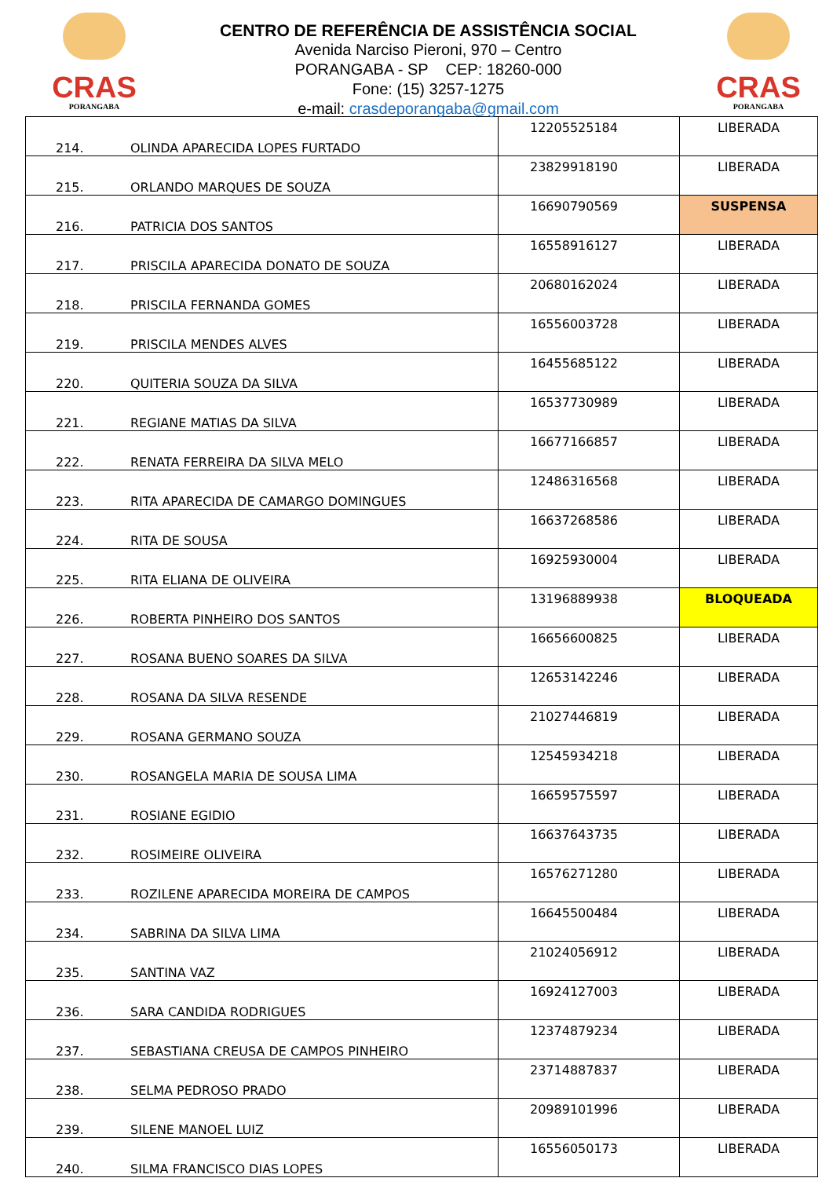CRAS
PORANGABA
CENTRO DE REFERÊNCIA DE ASSISTÊNCIA SOCIAL
Avenida Narciso Pieroni, 970 – Centro
PORANGABA - SP CEP: 18260-000
Fone: (15) 3257-1275
e-mail: crasdeporangaba@gmail.com
CRAS
PORANGABA
| 214. | OLINDA APARECIDA LOPES FURTADO | 12205525184 | LIBERADA |
| 215. | ORLANDO MARQUES DE SOUZA | 23829918190 | LIBERADA |
| 216. | PATRICIA DOS SANTOS | 16690790569 | SUSPENSA |
| 217. | PRISCILA APARECIDA DONATO DE SOUZA | 16558916127 | LIBERADA |
| 218. | PRISCILA FERNANDA GOMES | 20680162024 | LIBERADA |
| 219. | PRISCILA MENDES ALVES | 16556003728 | LIBERADA |
| 220. | QUITERIA SOUZA DA SILVA | 16455685122 | LIBERADA |
| 221. | REGIANE MATIAS DA SILVA | 16537730989 | LIBERADA |
| 222. | RENATA FERREIRA DA SILVA MELO | 16677166857 | LIBERADA |
| 223. | RITA APARECIDA DE CAMARGO DOMINGUES | 12486316568 | LIBERADA |
| 224. | RITA DE SOUSA | 16637268586 | LIBERADA |
| 225. | RITA ELIANA DE OLIVEIRA | 16925930004 | LIBERADA |
| 226. | ROBERTA PINHEIRO DOS SANTOS | 13196889938 | BLOQUEADA |
| 227. | ROSANA BUENO SOARES DA SILVA | 16656600825 | LIBERADA |
| 228. | ROSANA DA SILVA RESENDE | 12653142246 | LIBERADA |
| 229. | ROSANA GERMANO SOUZA | 21027446819 | LIBERADA |
| 230. | ROSANGELA MARIA DE SOUSA LIMA | 12545934218 | LIBERADA |
| 231. | ROSIANE EGIDIO | 16659575597 | LIBERADA |
| 232. | ROSIMEIRE OLIVEIRA | 16637643735 | LIBERADA |
| 233. | ROZILENE APARECIDA MOREIRA DE CAMPOS | 16576271280 | LIBERADA |
| 234. | SABRINA DA SILVA LIMA | 16645500484 | LIBERADA |
| 235. | SANTINA VAZ | 21024056912 | LIBERADA |
| 236. | SARA CANDIDA RODRIGUES | 16924127003 | LIBERADA |
| 237. | SEBASTIANA CREUSA DE CAMPOS PINHEIRO | 12374879234 | LIBERADA |
| 238. | SELMA PEDROSO PRADO | 23714887837 | LIBERADA |
| 239. | SILENE MANOEL LUIZ | 20989101996 | LIBERADA |
| 240. | SILMA FRANCISCO DIAS LOPES | 16556050173 | LIBERADA |